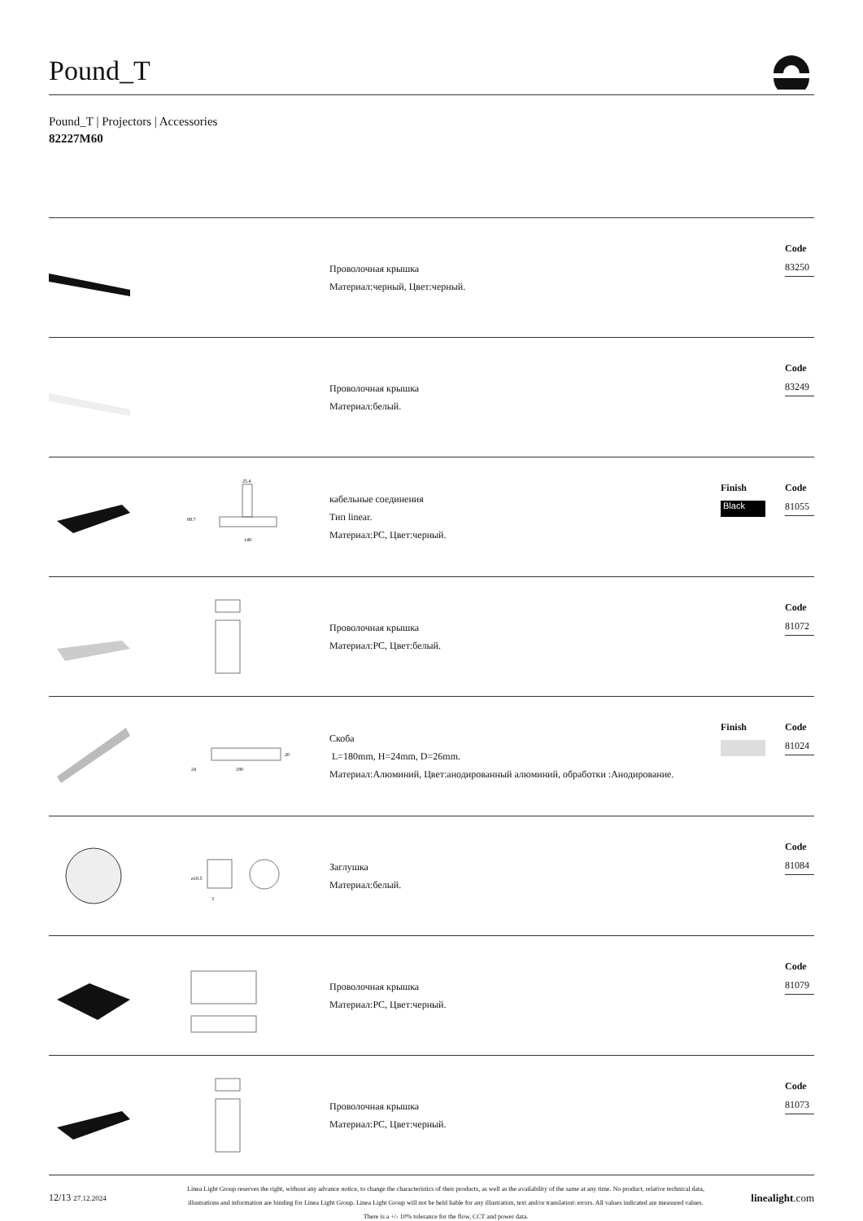Pound_T
Pound_T | Projectors | Accessories
82227M60
Проволочная крышка
Материал:черный, Цвет:черный.
Code
83250
Проволочная крышка
Материал:белый.
Code
83249
25.4
89.7
148
кабельные соединения
Тип linear.
Материал:PC, Цвет:черный.
Finish
Black
Code
81055
Проволочная крышка
Материал:PC, Цвет:белый.
Code
81072
24
180
20
Скоба
L=180mm, H=24mm, D=26mm.
Материал:Алюминий, Цвет:анодированный алюминий, обработки :Анодирование.
Finish Code
81024
ø18.5
3
Заглушка
Материал:белый.
Code
81084
Проволочная крышка
Материал:PC, Цвет:черный.
Code
81079
Проволочная крышка
Материал:PC, Цвет:черный.
Code
81073
12/13 27.12.2024
Linea Light Group reserves the right, without any advance notice, to change the characteristics of their products, as well as the availability of the same at any time. No product, relative technical data, illustrations and information are binding for Linea Light Group. Linea Light Group will not be held liable for any illustration, text and/or translation\ errors. All values indicated are measured values. There is a +/- 10% tolerance for the flow, CCT and power data.
linealight.com